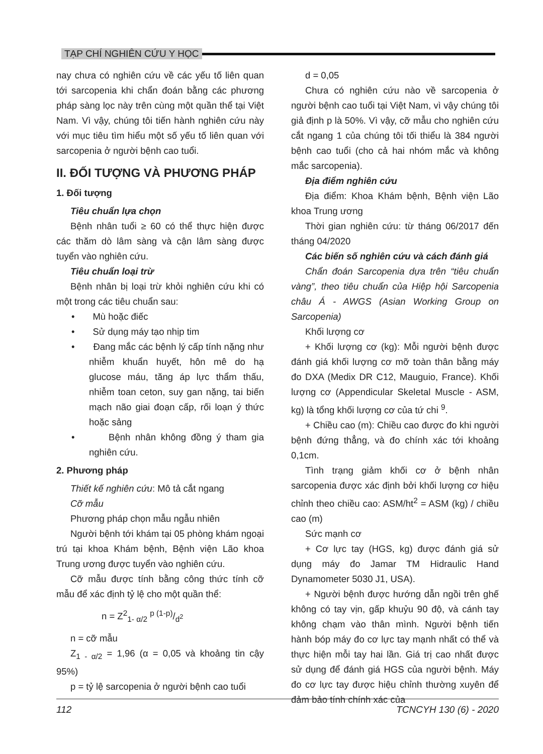TẠP CHÍ NGHIÊN CỨU Y HỌC
nay chưa có nghiên cứu về các yếu tố liên quan tới sarcopenia khi chẩn đoán bằng các phương pháp sàng lọc này trên cùng một quần thể tại Việt Nam. Vì vậy, chúng tôi tiến hành nghiên cứu này với mục tiêu tìm hiểu một số yếu tố liên quan với sarcopenia ở người bệnh cao tuổi.
II. ĐỐI TƯỢNG VÀ PHƯƠNG PHÁP
1. Đối tượng
Tiêu chuẩn lựa chọn
Bệnh nhân tuổi ≥ 60 có thể thực hiện được các thăm dò lâm sàng và cận lâm sàng được tuyển vào nghiên cứu.
Tiêu chuẩn loại trừ
Bệnh nhân bị loại trừ khỏi nghiên cứu khi có một trong các tiêu chuẩn sau:
• Mù hoặc điếc
• Sử dụng máy tạo nhịp tim
• Đang mắc các bệnh lý cấp tính nặng như nhiễm khuẩn huyết, hôn mê do hạ glucose máu, tăng áp lực thẩm thấu, nhiễm toan ceton, suy gan nặng, tai biến mạch não giai đoạn cấp, rối loạn ý thức hoặc sảng
• Bệnh nhân không đồng ý tham gia nghiên cứu.
2. Phương pháp
Thiết kế nghiên cứu: Mô tả cắt ngang
Cỡ mẫu
Phương pháp chọn mẫu ngẫu nhiên
Người bệnh tới khám tại 05 phòng khám ngoại trú tại khoa Khám bệnh, Bệnh viện Lão khoa Trung ương được tuyển vào nghiên cứu.
Cỡ mẫu được tính bằng công thức tính cỡ mẫu để xác định tỷ lệ cho một quần thể:
n = Z<sup>2</sup><sub>1- α/2</sub> p (1-p)/d<sup>2</sup>
n = cỡ mẫu
Z<sub>1 - α/2</sub> = 1,96 (α = 0,05 và khoảng tin cậy 95%)
p = tỷ lệ sarcopenia ở người bệnh cao tuổi
d = 0,05
Chưa có nghiên cứu nào về sarcopenia ở người bệnh cao tuổi tại Việt Nam, vì vậy chúng tôi giả định p là 50%. Vì vậy, cỡ mẫu cho nghiên cứu cắt ngang 1 của chúng tôi tối thiểu là 384 người bệnh cao tuổi (cho cả hai nhóm mắc và không mắc sarcopenia).
Địa điểm nghiên cứu
Địa điểm: Khoa Khám bệnh, Bệnh viện Lão khoa Trung ương
Thời gian nghiên cứu: từ tháng 06/2017 đến tháng 04/2020
Các biến số nghiên cứu và cách đánh giá
Chẩn đoán Sarcopenia dựa trên “tiêu chuẩn vàng”, theo tiêu chuẩn của Hiệp hội Sarcopenia châu Á - AWGS (Asian Working Group on Sarcopenia)
Khối lượng cơ
+ Khối lượng cơ (kg): Mỗi người bệnh được đánh giá khối lượng cơ mỡ toàn thân bằng máy đo DXA (Medix DR C12, Mauguio, France). Khối lượng cơ (Appendicular Skeletal Muscle - ASM, kg) là tổng khối lượng cơ của tứ chi <sup>9</sup>.
+ Chiều cao (m): Chiều cao được đo khi người bệnh đứng thẳng, và đo chính xác tới khoảng 0,1cm.
Tình trạng giảm khối cơ ở bệnh nhân sarcopenia được xác định bởi khối lượng cơ hiệu chỉnh theo chiều cao: ASM/ht<sup>2</sup> = ASM (kg) / chiều cao (m)
Sức mạnh cơ
+ Cơ lực tay (HGS, kg) được đánh giá sử dụng máy đo Jamar TM Hidraulic Hand Dynamometer 5030 J1, USA).
+ Người bệnh được hướng dẫn ngồi trên ghế không có tay vịn, gấp khuỷu 90 độ, và cánh tay không chạm vào thân mình. Người bệnh tiến hành bóp máy đo cơ lực tay mạnh nhất có thể và thực hiện mỗi tay hai lần. Giá trị cao nhất được sử dụng để đánh giá HGS của người bệnh. Máy đo cơ lực tay được hiệu chỉnh thường xuyên để đảm bảo tính chính xác của
112 TCNCYH 130 (6) - 2020